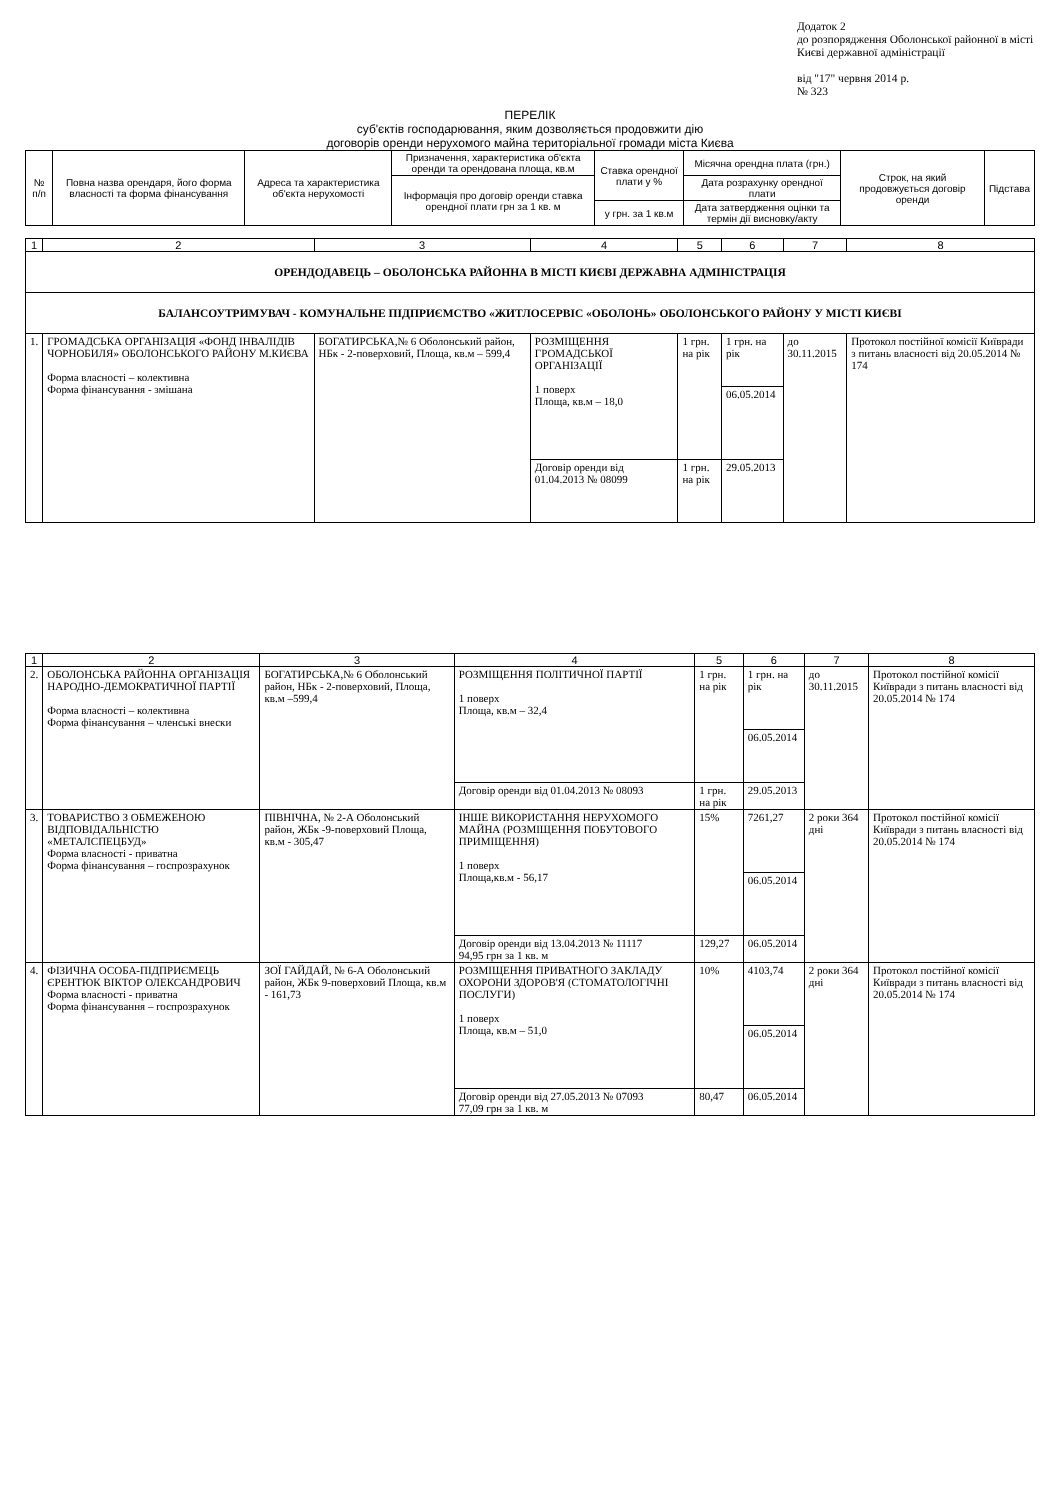Додаток 2
до розпорядження Оболонської районної в місті Києві державної адміністрації
від "17" червня 2014 р.
№ 323
ПЕРЕЛІК
суб'єктів господарювання, яким дозволяється продовжити дію
договорів оренди нерухомого майна територіальної громади міста Києва
| № п/п | Повна назва орендаря, його форма власності та форма фінансування | Адреса та характеристика об'єкта нерухомості | Призначення, характеристика об'єкта оренди та орендована площа, кв.м | Ставка орендної плати у % | Місячна орендна плата (грн.) | Строк, на який продовжується договір оренди | Підстава |
| --- | --- | --- | --- | --- | --- | --- | --- |
| | | | Інформація про договір оренди ставка орендної плати грн за 1 кв. м | | Дата розрахунку орендної плати | | |
| | | | | у грн. за 1 кв.м | Дата затвердження оцінки та термін дії висновку/акту | | |
| 1 | 2 | 3 | 4 | 5 | 6 | 7 | 8 |
| ОРЕНДОДАВЕЦЬ – ОБОЛОНСЬКА РАЙОННА В МІСТІ КИЄВІ ДЕРЖАВНА АДМІНІСТРАЦІЯ | | | | | | | |
| БАЛАНСОУТРИМУВАЧ - КОМУНАЛЬНЕ ПІДПРИЄМСТВО «ЖИТЛОСЕРВІС «ОБОЛОНЬ» ОБОЛОНСЬКОГО РАЙОНУ У МІСТІ КИЄВІ | | | | | | | |
| 1. | ГРОМАДСЬКА ОРГАНІЗАЦІЯ «ФОНД ІНВАЛІДІВ ЧОРНОБИЛЯ» ОБОЛОНСЬКОГО РАЙОНУ М.КИЄВА Форма власності – колективна Форма фінансування - змішана | БОГАТИРСЬКА,№ 6 Оболонський район, НБк - 2-поверховий, Площа, кв.м – 599,4 | РОЗМІЩЕННЯ ГРОМАДСЬКОЇ ОРГАНІЗАЦІЇ 1 поверх Площа, кв.м – 18,0 | 1 грн. на рік | 1 грн. на рік | до 30.11.2015 | Протокол постійної комісії Київради з питань власності від 20.05.2014 № 174 |
| | | | | | 06.05.2014 | | |
| | | | Договір оренди від 01.04.2013 № 08099 | 1 грн. на рік | 29.05.2013 | | |
| 1 | 2 | 3 | 4 | 5 | 6 | 7 | 8 |
| 2. | ОБОЛОНСЬКА РАЙОННА ОРГАНІЗАЦІЯ НАРОДНО-ДЕМОКРАТИЧНОЇ ПАРТІЇ Форма власності – колективна Форма фінансування – членські внески | БОГАТИРСЬКА,№ 6 Оболонський район, НБк - 2-поверховий, Площа, кв.м –599,4 | РОЗМІЩЕННЯ ПОЛІТИЧНОЇ ПАРТІЇ 1 поверх Площа, кв.м – 32,4 | 1 грн. на рік | 1 грн. на рік | до 30.11.2015 | Протокол постійної комісії Київради з питань власності від 20.05.2014 № 174 |
| | | | | | 06.05.2014 | | |
| | | | Договір оренди від 01.04.2013 № 08093 | 1 грн. на рік | 29.05.2013 | | |
| 3. | ТОВАРИСТВО З ОБМЕЖЕНОЮ ВІДПОВІДАЛЬНІСТЮ «МЕТАЛСПЕЦБУД» Форма власності - приватна Форма фінансування – госпрозрахунок | ПІВНІЧНА, № 2-А Оболонський район, ЖБк -9-поверховий Площа, кв.м - 305,47 | ІНШЕ ВИКОРИСТАННЯ НЕРУХОМОГО МАЙНА (РОЗМІЩЕННЯ ПОБУТОВОГО ПРИМІЩЕННЯ) 1 поверх Площа,кв.м - 56,17 | 15% | 7261,27 | 2 роки 364 дні | Протокол постійної комісії Київради з питань власності від 20.05.2014 № 174 |
| | | | | | 06.05.2014 | | |
| | | | Договір оренди від 13.04.2013 № 11117 94,95 грн за 1 кв. м | 129,27 | 06.05.2014 | | |
| 4. | ФІЗИЧНА ОСОБА-ПІДПРИЄМЕЦЬ ЄРЕНТЮК ВІКТОР ОЛЕКСАНДРОВИЧ Форма власності - приватна Форма фінансування – госпрозрахунок | ЗОЇ ГАЙДАЙ, № 6-А Оболонський район, ЖБк 9-поверховий Площа, кв.м - 161,73 | РОЗМІЩЕННЯ ПРИВАТНОГО ЗАКЛАДУ ОХОРОНИ ЗДОРОВ'Я (СТОМАТОЛОГІЧНІ ПОСЛУГИ) 1 поверх Площа, кв.м – 51,0 | 10% | 4103,74 | 2 роки 364 дні | Протокол постійної комісії Київради з питань власності від 20.05.2014 № 174 |
| | | | | | 06.05.2014 | | |
| | | | Договір оренди від 27.05.2013 № 07093 77,09 грн за 1 кв. м | 80,47 | 06.05.2014 | | |